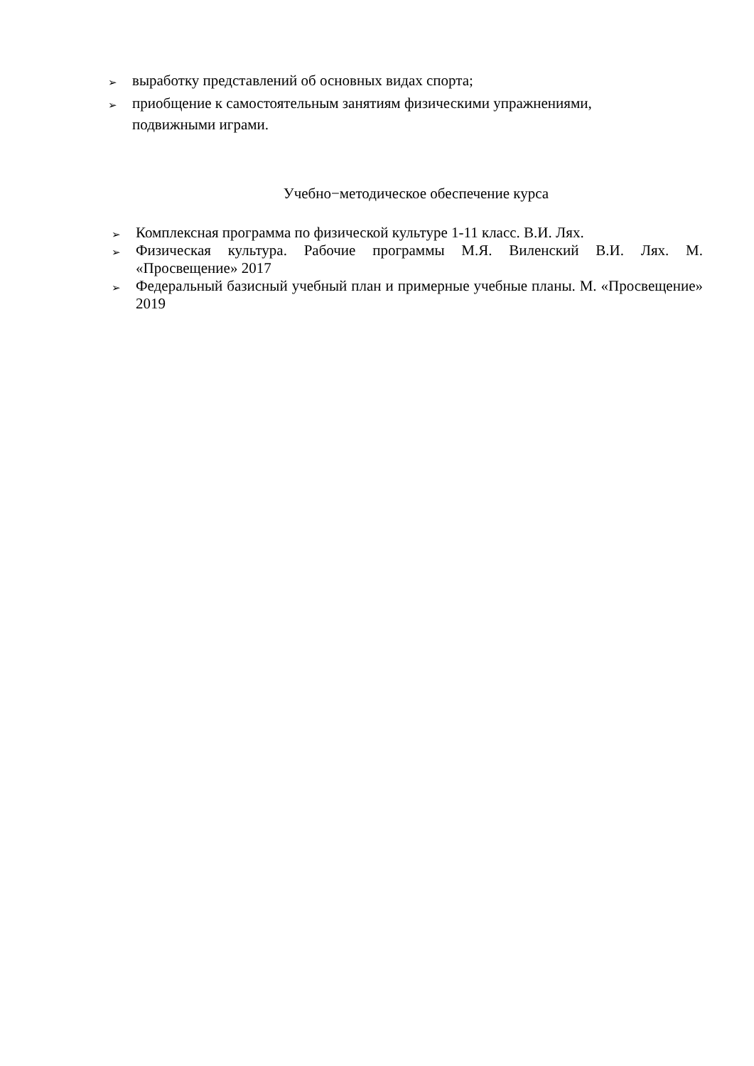➢ выработку представлений об основных видах спорта;
➢ приобщение к самостоятельным занятиям физическими упражнениями, подвижными играми.
Учебно−методическое обеспечение курса
➢ Комплексная программа по физической культуре 1-11 класс. В.И. Лях.
➢ Физическая культура. Рабочие программы М.Я. Виленский В.И. Лях. М. «Просвещение» 2017
➢ Федеральный базисный учебный план и примерные учебные планы. М. «Просвещение» 2019